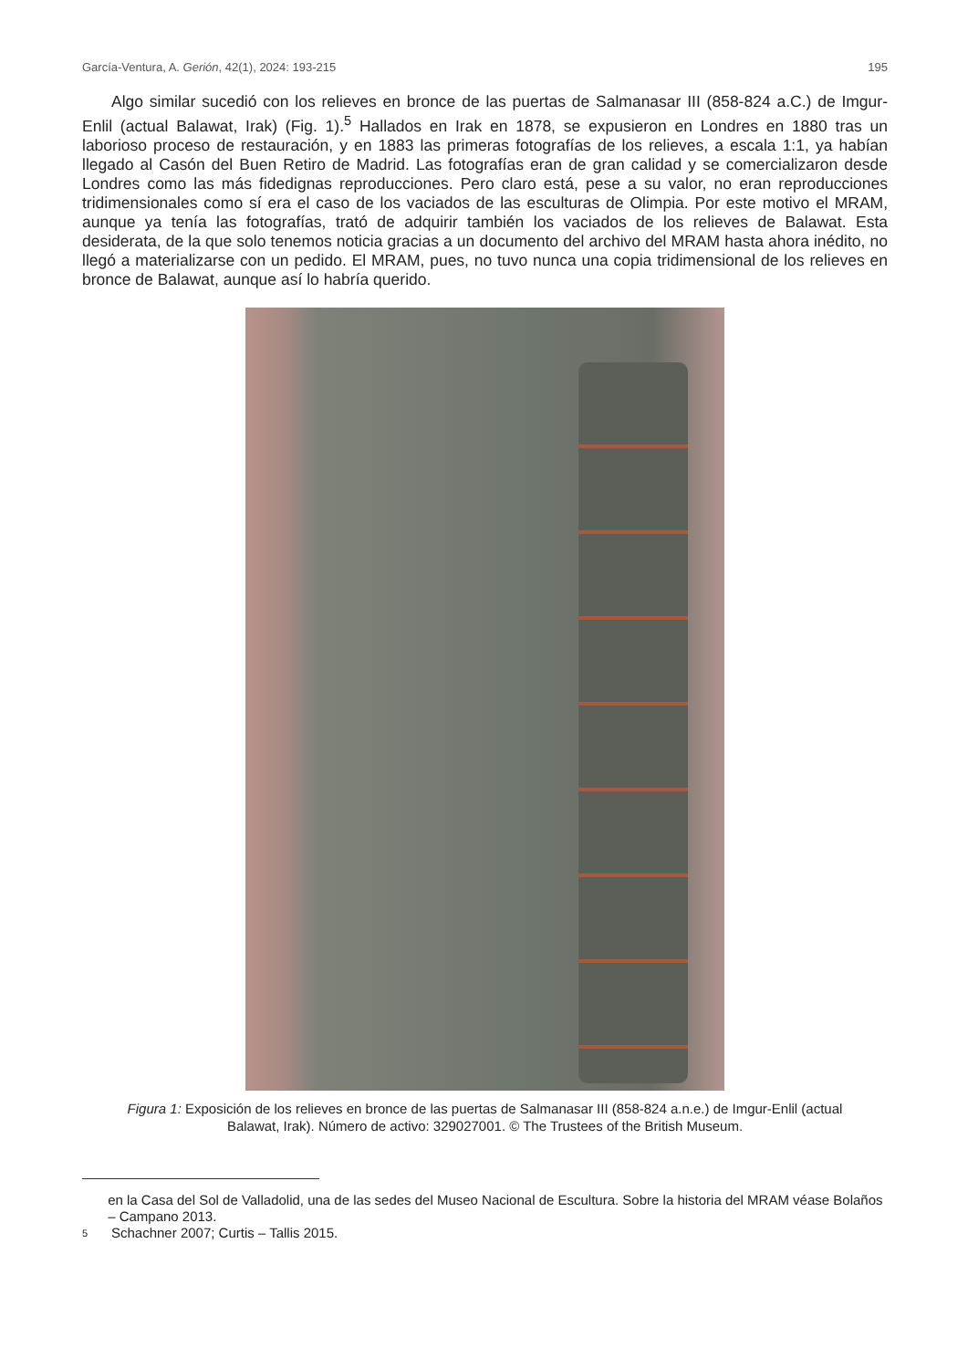García-Ventura, A. Gerión, 42(1), 2024: 193-215 195
Algo similar sucedió con los relieves en bronce de las puertas de Salmanasar III (858-824 a.C.) de Imgur-Enlil (actual Balawat, Irak) (Fig. 1).<sup>5</sup> Hallados en Irak en 1878, se expusieron en Londres en 1880 tras un laborioso proceso de restauración, y en 1883 las primeras fotografías de los relieves, a escala 1:1, ya habían llegado al Casón del Buen Retiro de Madrid. Las fotografías eran de gran calidad y se comercializaron desde Londres como las más fidedignas reproducciones. Pero claro está, pese a su valor, no eran reproducciones tridimensionales como sí era el caso de los vaciados de las esculturas de Olimpia. Por este motivo el MRAM, aunque ya tenía las fotografías, trató de adquirir también los vaciados de los relieves de Balawat. Esta desiderata, de la que solo tenemos noticia gracias a un documento del archivo del MRAM hasta ahora inédito, no llegó a materializarse con un pedido. El MRAM, pues, no tuvo nunca una copia tridimensional de los relieves en bronce de Balawat, aunque así lo habría querido.
Figura 1: Exposición de los relieves en bronce de las puertas de Salmanasar III (858-824 a.n.e.) de Imgur-Enlil (actual Balawat, Irak). Número de activo: 329027001. © The Trustees of the British Museum.
en la Casa del Sol de Valladolid, una de las sedes del Museo Nacional de Escultura. Sobre la historia del MRAM véase Bolaños – Campano 2013.
5 Schachner 2007; Curtis – Tallis 2015.